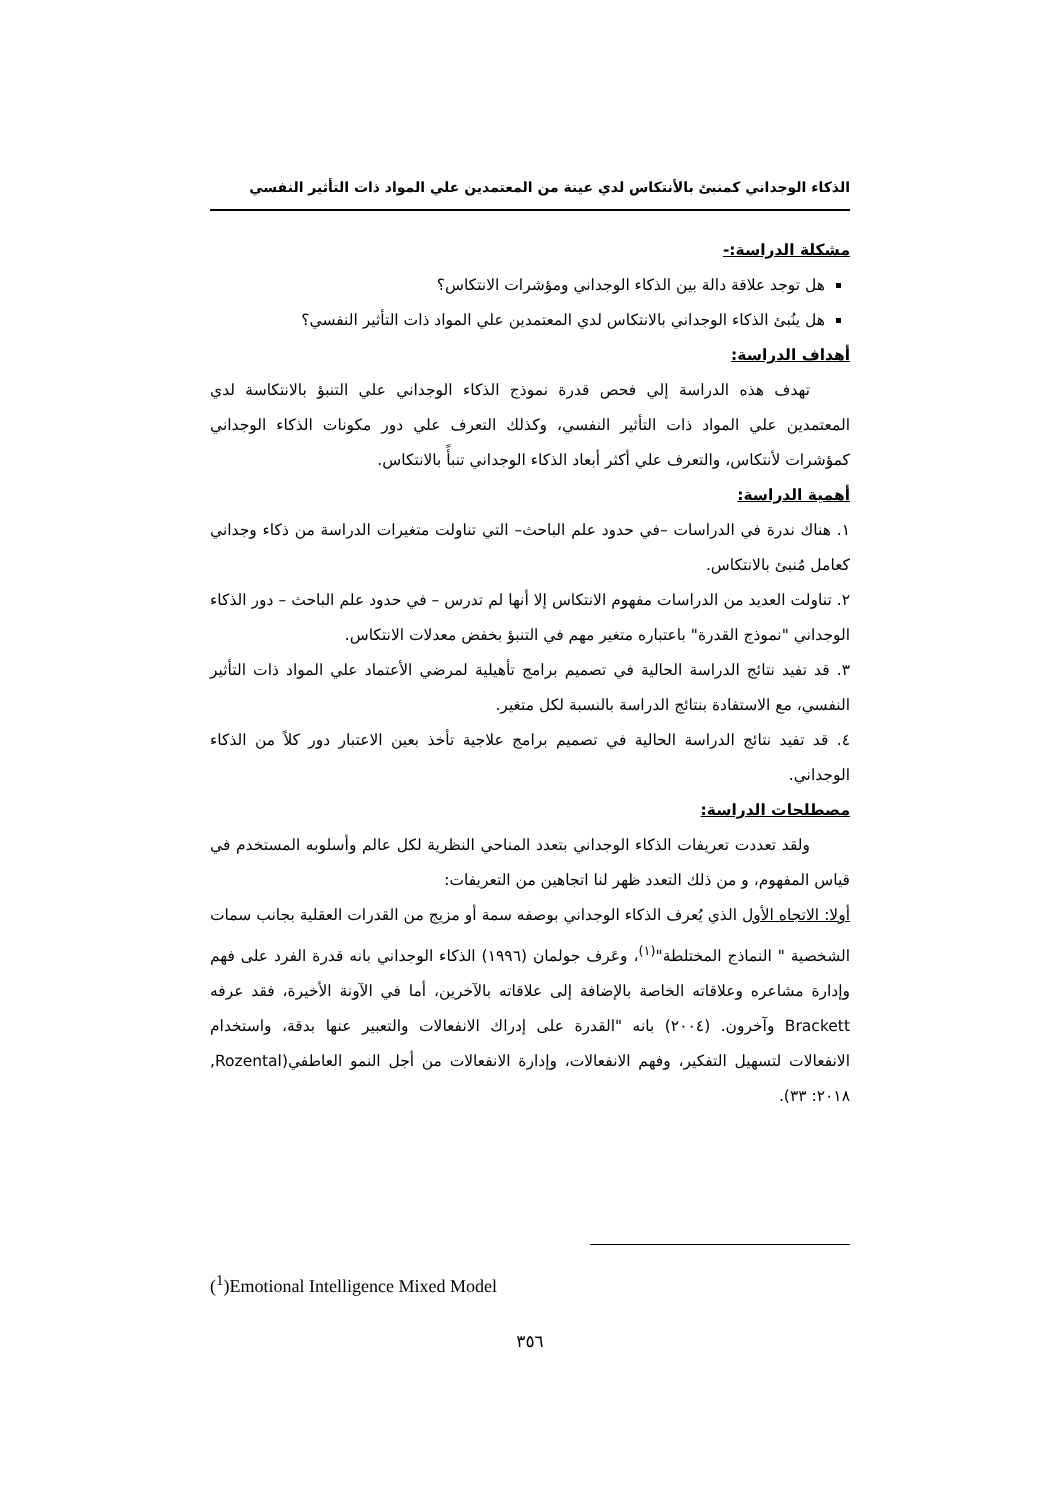الذكاء الوجداني كمنبئ بالأنتكاس لدي عينة من المعتمدين علي المواد ذات التأثير النفسي
مشكلة الدراسة:-
هل توجد علاقة دالة بين الذكاء الوجداني ومؤشرات الانتكاس؟
هل ينُبئ الذكاء الوجداني بالانتكاس لدي المعتمدين علي المواد ذات التأثير النفسي؟
أهداف الدراسة:
تهدف هذه الدراسة إلي فحص قدرة نموذج الذكاء الوجداني علي التنبؤ بالانتكاسة لدي المعتمدين علي المواد ذات التأثير النفسي، وكذلك التعرف علي دور مكونات الذكاء الوجداني كمؤشرات لأنتكاس، والتعرف علي أكثر أبعاد الذكاء الوجداني تنبأً بالانتكاس.
أهمية الدراسة:
١. هناك ندرة في الدراسات –في حدود علم الباحث– التي تناولت متغيرات الدراسة من ذكاء وجداني كعامل مُنبئ بالانتكاس.
٢. تناولت العديد من الدراسات مفهوم الانتكاس إلا أنها لم تدرس – في حدود علم الباحث – دور الذكاء الوجداني "نموذج القدرة" باعتباره متغير مهم في التنبؤ بخفض معدلات الانتكاس.
٣. قد تفيد نتائج الدراسة الحالية في تصميم برامج تأهيلية لمرضي الأعتماد علي المواد ذات التأثير النفسي، مع الاستفادة بنتائج الدراسة بالنسبة لكل متغير.
٤. قد تفيد نتائج الدراسة الحالية في تصميم برامج علاجية تأخذ بعين الاعتبار دور كلاً من الذكاء الوجداني.
مصطلحات الدراسة:
ولقد تعددت تعريفات الذكاء الوجداني بتعدد المناحي النظرية لكل عالم وأسلوبه المستخدم في قياس المفهوم، و من ذلك التعدد ظهر لنا اتجاهين من التعريفات:
أولا: الاتجاه الأول الذي يُعرف الذكاء الوجداني بوصفه سمة أو مزيج من القدرات العقلية بجانب سمات الشخصية " النماذج المختلطة"<sup>(١)</sup>، وعَرف جولمان (١٩٩٦) الذكاء الوجداني بانه قدرة الفرد على فهم وإدارة مشاعره وعلاقاته الخاصة بالإضافة إلى علاقاته بالآخرين، أما في الآونة الأخيرة، فقد عرفه Brackett وآخرون. (٢٠٠٤) بانه "القدرة على إدراك الانفعالات والتعبير عنها بدقة، واستخدام الانفعالات لتسهيل التفكير، وفهم الانفعالات، وإدارة الانفعالات من أجل النمو العاطفي(Rozental, ٢٠١٨: ٣٣).
(<sup>1</sup>)Emotional Intelligence Mixed Model
٣٥٦